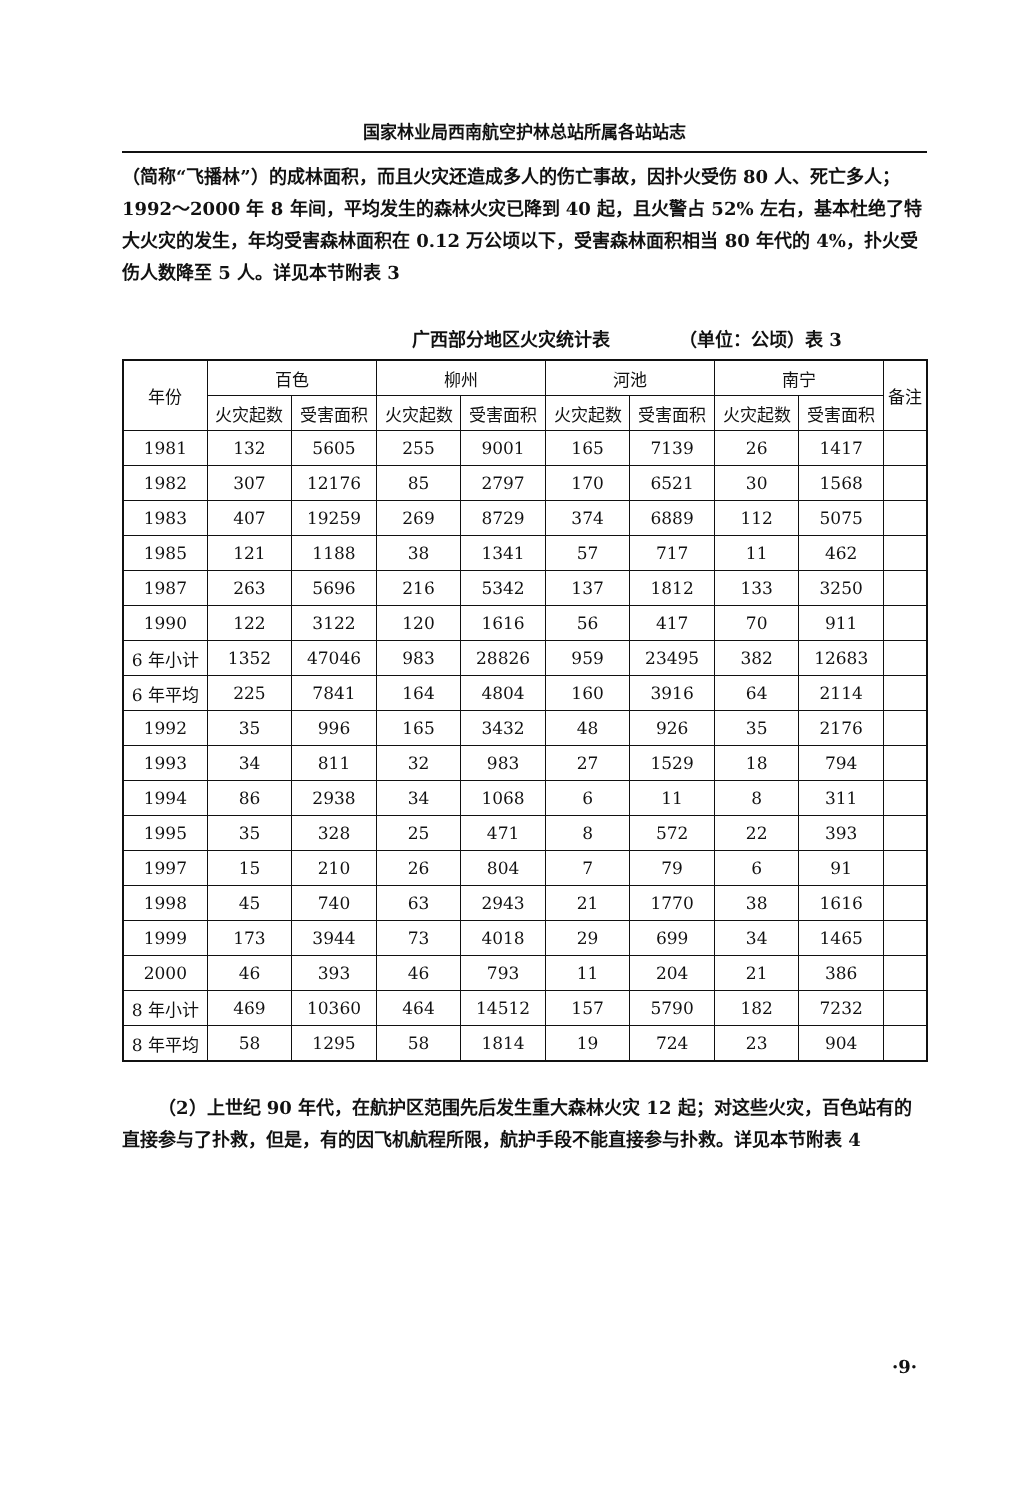国家林业局西南航空护林总站所属各站站志
（简称“飞播林”）的成林面积，而且火灾还造成多人的伤亡事故，因扑火受伤 80 人、死亡多人；1992～2000 年 8 年间，平均发生的森林火灾已降到 40 起，且火警占 52% 左右，基本杜绝了特大火灾的发生，年均受害森林面积在 0.12 万公顷以下，受害森林面积相当 80 年代的 4%，扑火受伤人数降至 5 人。详见本节附表 3
广西部分地区火灾统计表 （单位：公顷）表 3
| 年份 | 百色 | | 柳州 | | 河池 | | 南宁 | | 备注 |
| --- | --- | --- | --- | --- | --- | --- | --- | --- | --- |
| | 火灾起数 | 受害面积 | 火灾起数 | 受害面积 | 火灾起数 | 受害面积 | 火灾起数 | 受害面积 | |
| 1981 | 132 | 5605 | 255 | 9001 | 165 | 7139 | 26 | 1417 | |
| 1982 | 307 | 12176 | 85 | 2797 | 170 | 6521 | 30 | 1568 | |
| 1983 | 407 | 19259 | 269 | 8729 | 374 | 6889 | 112 | 5075 | |
| 1985 | 121 | 1188 | 38 | 1341 | 57 | 717 | 11 | 462 | |
| 1987 | 263 | 5696 | 216 | 5342 | 137 | 1812 | 133 | 3250 | |
| 1990 | 122 | 3122 | 120 | 1616 | 56 | 417 | 70 | 911 | |
| 6 年小计 | 1352 | 47046 | 983 | 28826 | 959 | 23495 | 382 | 12683 | |
| 6 年平均 | 225 | 7841 | 164 | 4804 | 160 | 3916 | 64 | 2114 | |
| 1992 | 35 | 996 | 165 | 3432 | 48 | 926 | 35 | 2176 | |
| 1993 | 34 | 811 | 32 | 983 | 27 | 1529 | 18 | 794 | |
| 1994 | 86 | 2938 | 34 | 1068 | 6 | 11 | 8 | 311 | |
| 1995 | 35 | 328 | 25 | 471 | 8 | 572 | 22 | 393 | |
| 1997 | 15 | 210 | 26 | 804 | 7 | 79 | 6 | 91 | |
| 1998 | 45 | 740 | 63 | 2943 | 21 | 1770 | 38 | 1616 | |
| 1999 | 173 | 3944 | 73 | 4018 | 29 | 699 | 34 | 1465 | |
| 2000 | 46 | 393 | 46 | 793 | 11 | 204 | 21 | 386 | |
| 8 年小计 | 469 | 10360 | 464 | 14512 | 157 | 5790 | 182 | 7232 | |
| 8 年平均 | 58 | 1295 | 58 | 1814 | 19 | 724 | 23 | 904 | |
（2）上世纪 90 年代，在航护区范围先后发生重大森林火灾 12 起；对这些火灾，百色站有的直接参与了扑救，但是，有的因飞机航程所限，航护手段不能直接参与扑救。详见本节附表 4
·9·